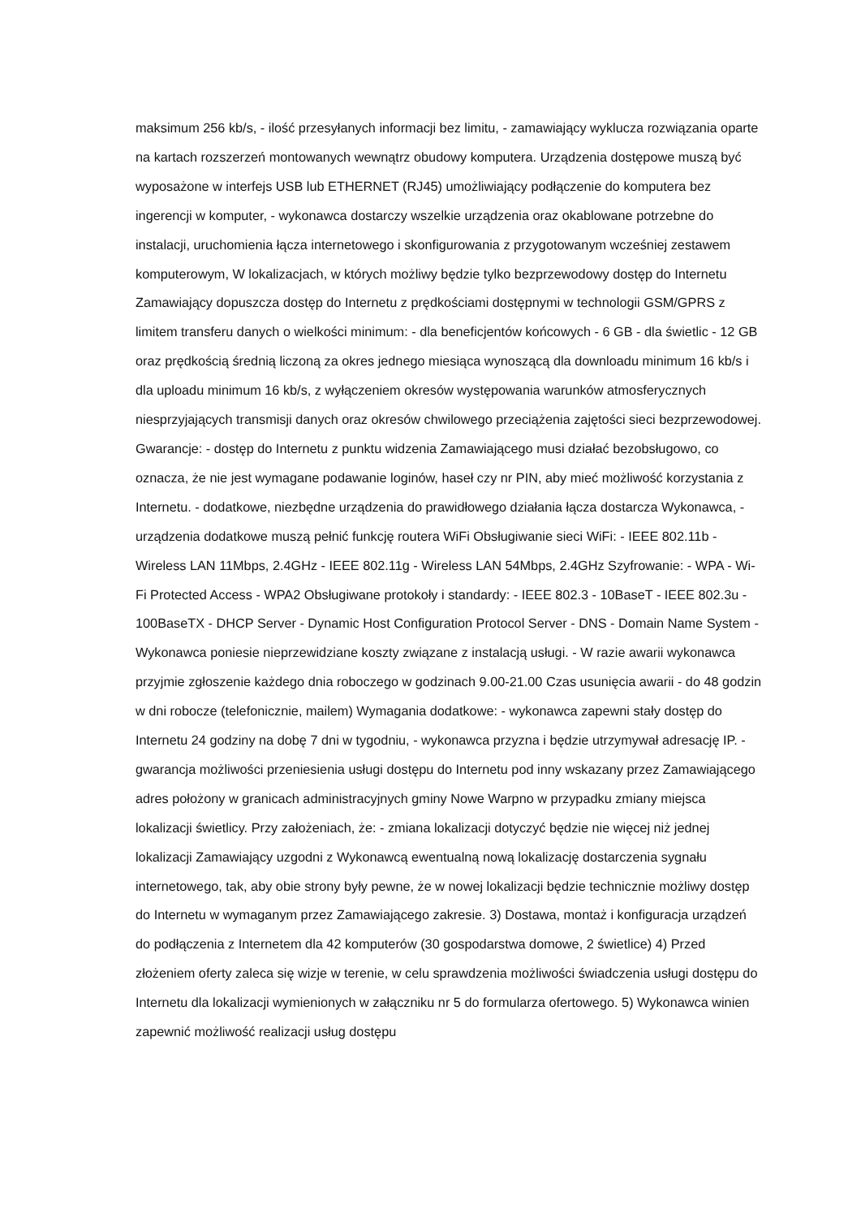maksimum 256 kb/s, - ilość przesyłanych informacji bez limitu, - zamawiający wyklucza rozwiązania oparte na kartach rozszerzeń montowanych wewnątrz obudowy komputera. Urządzenia dostępowe muszą być wyposażone w interfejs USB lub ETHERNET (RJ45) umożliwiający podłączenie do komputera bez ingerencji w komputer, - wykonawca dostarczy wszelkie urządzenia oraz okablowane potrzebne do instalacji, uruchomienia łącza internetowego i skonfigurowania z przygotowanym wcześniej zestawem komputerowym, W lokalizacjach, w których możliwy będzie tylko bezprzewodowy dostęp do Internetu Zamawiający dopuszcza dostęp do Internetu z prędkościami dostępnymi w technologii GSM/GPRS z limitem transferu danych o wielkości minimum: - dla beneficjentów końcowych - 6 GB - dla świetlic - 12 GB oraz prędkością średnią liczoną za okres jednego miesiąca wynoszącą dla downloadu minimum 16 kb/s i dla uploadu minimum 16 kb/s, z wyłączeniem okresów występowania warunków atmosferycznych niesprzyjających transmisji danych oraz okresów chwilowego przeciążenia zajętości sieci bezprzewodowej. Gwarancje: - dostęp do Internetu z punktu widzenia Zamawiającego musi działać bezobsługowo, co oznacza, że nie jest wymagane podawanie loginów, haseł czy nr PIN, aby mieć możliwość korzystania z Internetu. - dodatkowe, niezbędne urządzenia do prawidłowego działania łącza dostarcza Wykonawca, - urządzenia dodatkowe muszą pełnić funkcję routera WiFi Obsługiwanie sieci WiFi: - IEEE 802.11b - Wireless LAN 11Mbps, 2.4GHz - IEEE 802.11g - Wireless LAN 54Mbps, 2.4GHz Szyfrowanie: - WPA - Wi-Fi Protected Access - WPA2 Obsługiwane protokoły i standardy: - IEEE 802.3 - 10BaseT - IEEE 802.3u - 100BaseTX - DHCP Server - Dynamic Host Configuration Protocol Server - DNS - Domain Name System - Wykonawca poniesie nieprzewidziane koszty związane z instalacją usługi. - W razie awarii wykonawca przyjmie zgłoszenie każdego dnia roboczego w godzinach 9.00-21.00 Czas usunięcia awarii - do 48 godzin w dni robocze (telefonicznie, mailem) Wymagania dodatkowe: - wykonawca zapewni stały dostęp do Internetu 24 godziny na dobę 7 dni w tygodniu, - wykonawca przyzna i będzie utrzymywał adresację IP. - gwarancja możliwości przeniesienia usługi dostępu do Internetu pod inny wskazany przez Zamawiającego adres położony w granicach administracyjnych gminy Nowe Warpno w przypadku zmiany miejsca lokalizacji świetlicy. Przy założeniach, że: - zmiana lokalizacji dotyczyć będzie nie więcej niż jednej lokalizacji Zamawiający uzgodni z Wykonawcą ewentualną nową lokalizację dostarczenia sygnału internetowego, tak, aby obie strony były pewne, że w nowej lokalizacji będzie technicznie możliwy dostęp do Internetu w wymaganym przez Zamawiającego zakresie. 3) Dostawa, montaż i konfiguracja urządzeń do podłączenia z Internetem dla 42 komputerów (30 gospodarstwa domowe, 2 świetlice) 4) Przed złożeniem oferty zaleca się wizje w terenie, w celu sprawdzenia możliwości świadczenia usługi dostępu do Internetu dla lokalizacji wymienionych w załączniku nr 5 do formularza ofertowego. 5) Wykonawca winien zapewnić możliwość realizacji usług dostępu